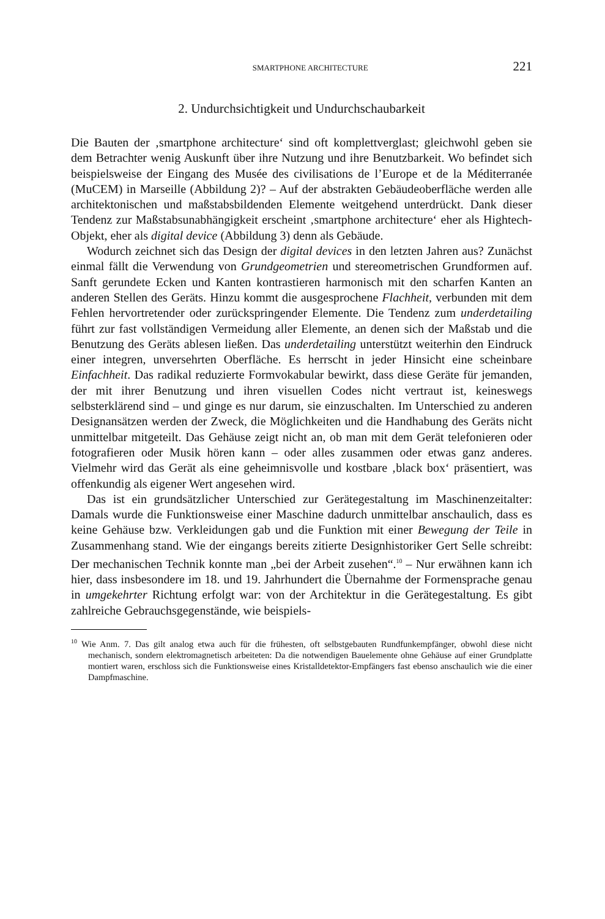SMARTPHONE ARCHITECTURE 221
2. Undurchsichtigkeit und Undurchschaubarkeit
Die Bauten der ‚smartphone architecture‘ sind oft komplettverglast; gleichwohl geben sie dem Betrachter wenig Auskunft über ihre Nutzung und ihre Benutzbarkeit. Wo befindet sich beispielsweise der Eingang des Musée des civilisations de l’Europe et de la Méditerranée (MuCEM) in Marseille (Abbildung 2)? – Auf der abstrakten Gebäudeoberfläche werden alle architektonischen und maßstabsbildenden Elemente weitgehend unterdrückt. Dank dieser Tendenz zur Maßstabsunabhängigkeit erscheint ‚smartphone architecture‘ eher als Hightech-Objekt, eher als digital device (Abbildung 3) denn als Gebäude.
Wodurch zeichnet sich das Design der digital devices in den letzten Jahren aus? Zunächst einmal fällt die Verwendung von Grundgeometrien und stereometrischen Grundformen auf. Sanft gerundete Ecken und Kanten kontrastieren harmonisch mit den scharfen Kanten an anderen Stellen des Geräts. Hinzu kommt die ausgesprochene Flachheit, verbunden mit dem Fehlen hervortretender oder zurückspringender Elemente. Die Tendenz zum underdetailing führt zur fast vollständigen Vermeidung aller Elemente, an denen sich der Maßstab und die Benutzung des Geräts ablesen ließen. Das underdetailing unterstützt weiterhin den Eindruck einer integren, unversehrten Oberfläche. Es herrscht in jeder Hinsicht eine scheinbare Einfachheit. Das radikal reduzierte Formvokabular bewirkt, dass diese Geräte für jemanden, der mit ihrer Benutzung und ihren visuellen Codes nicht vertraut ist, keineswegs selbsterklärend sind – und ginge es nur darum, sie einzuschalten. Im Unterschied zu anderen Designansätzen werden der Zweck, die Möglichkeiten und die Handhabung des Geräts nicht unmittelbar mitgeteilt. Das Gehäuse zeigt nicht an, ob man mit dem Gerät telefonieren oder fotografieren oder Musik hören kann – oder alles zusammen oder etwas ganz anderes. Vielmehr wird das Gerät als eine geheimnisvolle und kostbare ‚black box‘ präsentiert, was offenkundig als eigener Wert angesehen wird.
Das ist ein grundsätzlicher Unterschied zur Gerätegestaltung im Maschinenzeitalter: Damals wurde die Funktionsweise einer Maschine dadurch unmittelbar anschaulich, dass es keine Gehäuse bzw. Verkleidungen gab und die Funktion mit einer Bewegung der Teile in Zusammenhang stand. Wie der eingangs bereits zitierte Designhistoriker Gert Selle schreibt: Der mechanischen Technik konnte man „bei der Arbeit zusehen“.<sup>10</sup> – Nur erwähnen kann ich hier, dass insbesondere im 18. und 19. Jahrhundert die Übernahme der Formensprache genau in umgekehrter Richtung erfolgt war: von der Architektur in die Gerätegestaltung. Es gibt zahlreiche Gebrauchsgegenstände, wie beispiels-
<sup>10</sup> Wie Anm. 7. Das gilt analog etwa auch für die frühesten, oft selbstgebauten Rundfunkempfänger, obwohl diese nicht mechanisch, sondern elektromagnetisch arbeiteten: Da die notwendigen Bauelemente ohne Gehäuse auf einer Grundplatte montiert waren, erschloss sich die Funktionsweise eines Kristalldetektor-Empfängers fast ebenso anschaulich wie die einer Dampfmaschine.